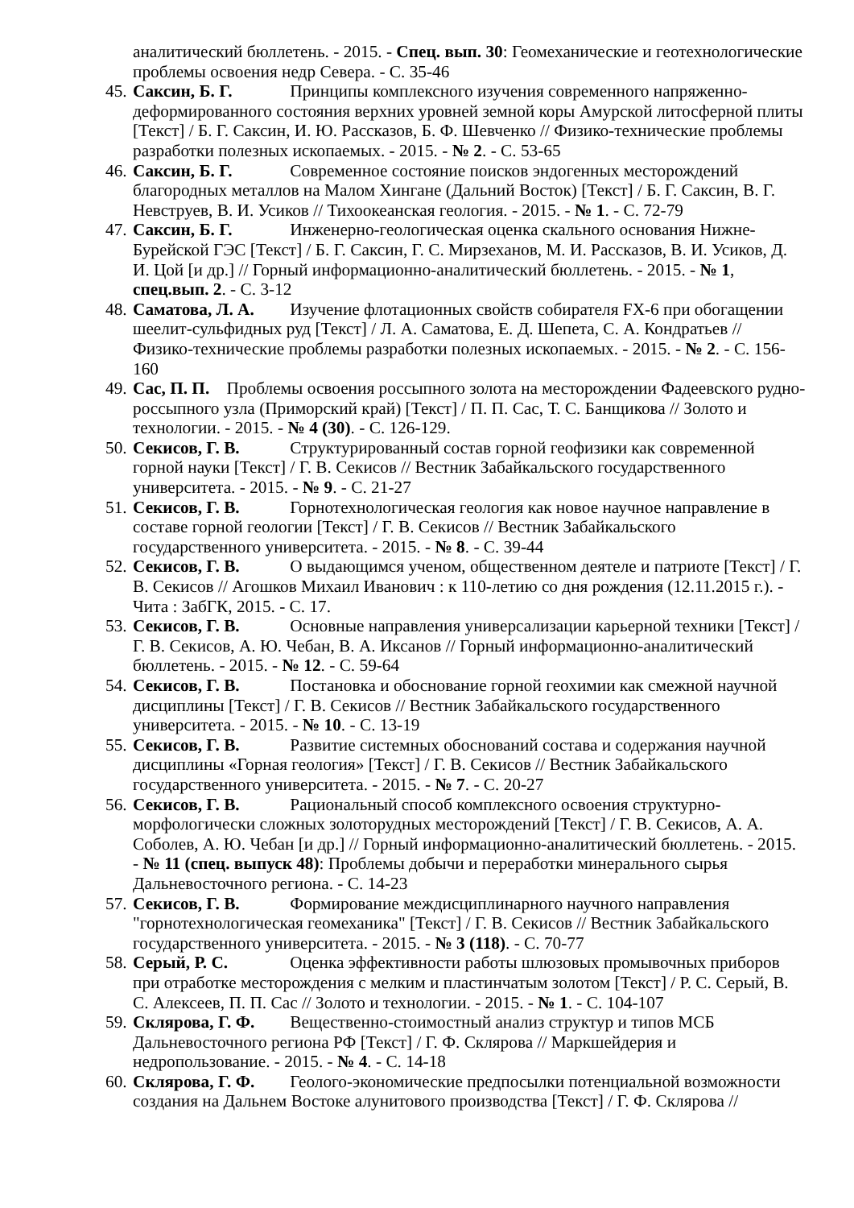аналитический бюллетень. - 2015. - Спец. вып. 30: Геомеханические и геотехнологические проблемы освоения недр Севера. - С. 35-46
45. Саксин, Б. Г. Принципы комплексного изучения современного напряженно-деформированного состояния верхних уровней земной коры Амурской литосферной плиты [Текст] / Б. Г. Саксин, И. Ю. Рассказов, Б. Ф. Шевченко // Физико-технические проблемы разработки полезных ископаемых. - 2015. - № 2. - С. 53-65
46. Саксин, Б. Г. Современное состояние поисков эндогенных месторождений благородных металлов на Малом Хингане (Дальний Восток) [Текст] / Б. Г. Саксин, В. Г. Невструев, В. И. Усиков // Тихоокеанская геология. - 2015. - № 1. - С. 72-79
47. Саксин, Б. Г. Инженерно-геологическая оценка скального основания Нижне-Бурейской ГЭС [Текст] / Б. Г. Саксин, Г. С. Мирзеханов, М. И. Рассказов, В. И. Усиков, Д. И. Цой [и др.] // Горный информационно-аналитический бюллетень. - 2015. - № 1, спец.вып. 2. - С. 3-12
48. Саматова, Л. А. Изучение флотационных свойств собирателя FX-6 при обогащении шеелит-сульфидных руд [Текст] / Л. А. Саматова, Е. Д. Шепета, С. А. Кондратьев // Физико-технические проблемы разработки полезных ископаемых. - 2015. - № 2. - С. 156-160
49. Сас, П. П. Проблемы освоения россыпного золота на месторождении Фадеевского рудно-россыпного узла (Приморский край) [Текст] / П. П. Сас, Т. С. Банщикова // Золото и технологии. - 2015. - № 4 (30). - С. 126-129.
50. Секисов, Г. В. Структурированный состав горной геофизики как современной горной науки [Текст] / Г. В. Секисов // Вестник Забайкальского государственного университета. - 2015. - № 9. - С. 21-27
51. Секисов, Г. В. Горнотехнологическая геология как новое научное направление в составе горной геологии [Текст] / Г. В. Секисов // Вестник Забайкальского государственного университета. - 2015. - № 8. - С. 39-44
52. Секисов, Г. В. О выдающимся ученом, общественном деятеле и патриоте [Текст] / Г. В. Секисов // Агошков Михаил Иванович : к 110-летию со дня рождения (12.11.2015 г.). - Чита : ЗабГК, 2015. - С. 17.
53. Секисов, Г. В. Основные направления универсализации карьерной техники [Текст] / Г. В. Секисов, А. Ю. Чебан, В. А. Иксанов // Горный информационно-аналитический бюллетень. - 2015. - № 12. - С. 59-64
54. Секисов, Г. В. Постановка и обоснование горной геохимии как смежной научной дисциплины [Текст] / Г. В. Секисов // Вестник Забайкальского государственного университета. - 2015. - № 10. - С. 13-19
55. Секисов, Г. В. Развитие системных обоснований состава и содержания научной дисциплины «Горная геология» [Текст] / Г. В. Секисов // Вестник Забайкальского государственного университета. - 2015. - № 7. - С. 20-27
56. Секисов, Г. В. Рациональный способ комплексного освоения структурно-морфологически сложных золоторудных месторождений [Текст] / Г. В. Секисов, А. А. Соболев, А. Ю. Чебан [и др.] // Горный информационно-аналитический бюллетень. - 2015. - № 11 (спец. выпуск 48): Проблемы добычи и переработки минерального сырья Дальневосточного региона. - С. 14-23
57. Секисов, Г. В. Формирование междисциплинарного научного направления "горнотехнологическая геомеханика" [Текст] / Г. В. Секисов // Вестник Забайкальского государственного университета. - 2015. - № 3 (118). - С. 70-77
58. Серый, Р. С. Оценка эффективности работы шлюзовых промывочных приборов при отработке месторождения с мелким и пластинчатым золотом [Текст] / Р. С. Серый, В. С. Алексеев, П. П. Сас // Золото и технологии. - 2015. - № 1. - С. 104-107
59. Склярова, Г. Ф. Вещественно-стоимостный анализ структур и типов МСБ Дальневосточного региона РФ [Текст] / Г. Ф. Склярова // Маркшейдерия и недропользование. - 2015. - № 4. - С. 14-18
60. Склярова, Г. Ф. Геолого-экономические предпосылки потенциальной возможности создания на Дальнем Востоке алунитового производства [Текст] / Г. Ф. Склярова //